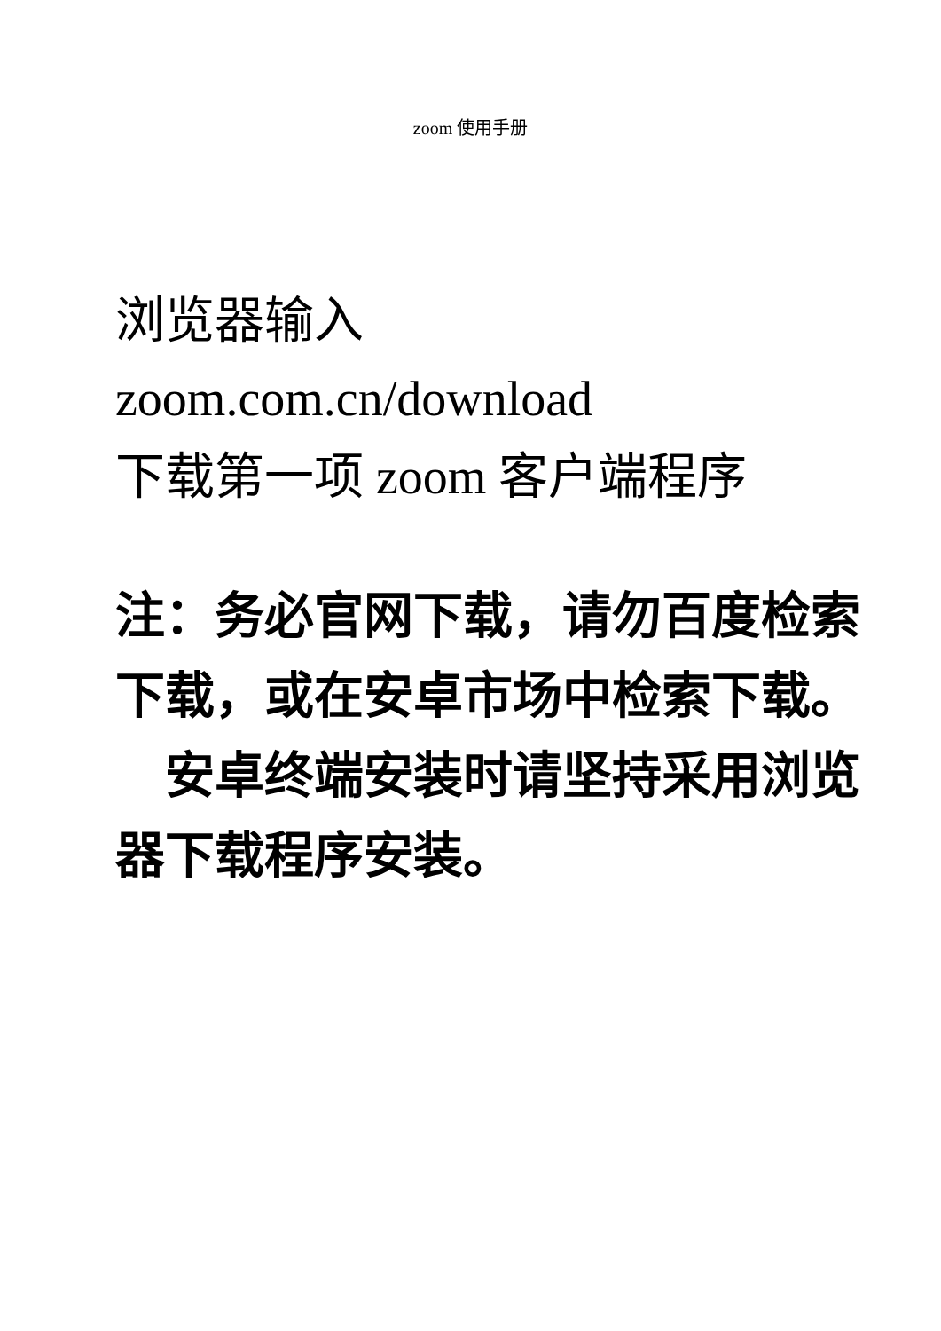zoom 使用手册
浏览器输入
zoom.com.cn/download
下载第一项 zoom 客户端程序
注：务必官网下载，请勿百度检索下载，或在安卓市场中检索下载。
　安卓终端安装时请坚持采用浏览器下载程序安装。